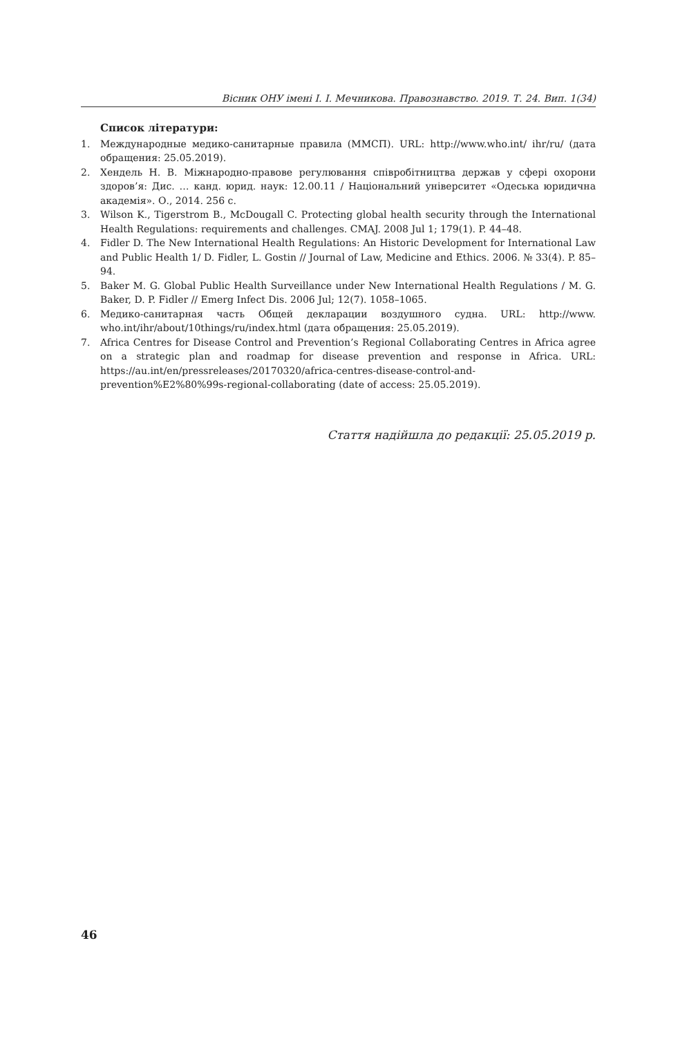Вісник ОНУ імені І. І. Мечникова. Правознавство. 2019. Т. 24. Вип. 1(34)
Список літератури:
1. Международные медико-санитарные правила (ММСП). URL: http://www.who.int/ ihr/ru/ (дата обращения: 25.05.2019).
2. Хендель Н. В. Міжнародно-правове регулювання співробітництва держав у сфері охорони здоров’я: Дис. … канд. юрид. наук: 12.00.11 / Національний університет «Одеська юридична академія». О., 2014. 256 с.
3. Wilson K., Tigerstrom B., McDougall C. Protecting global health security through the International Health Regulations: requirements and challenges. CMAJ. 2008 Jul 1; 179(1). P. 44–48.
4. Fidler D. The New International Health Regulations: An Historic Development for International Law and Public Health 1/ D. Fidler, L. Gostin // Journal of Law, Medicine and Ethics. 2006. № 33(4). P. 85–94.
5. Baker M. G. Global Public Health Surveillance under New International Health Regulations / M. G. Baker, D. P. Fidler // Emerg Infect Dis. 2006 Jul; 12(7). 1058–1065.
6. Медико-санитарная часть Общей декларации воздушного судна. URL: http://www. who.int/ihr/about/10things/ru/index.html (дата обращения: 25.05.2019).
7. Africa Centres for Disease Control and Prevention’s Regional Collaborating Centres in Africa agree on a strategic plan and roadmap for disease prevention and response in Africa. URL: https://au.int/en/pressreleases/20170320/africa-centres-disease-control-and-prevention%E2%80%99s-regional-collaborating (date of access: 25.05.2019).
Стаття надійшла до редакції: 25.05.2019 р.
46